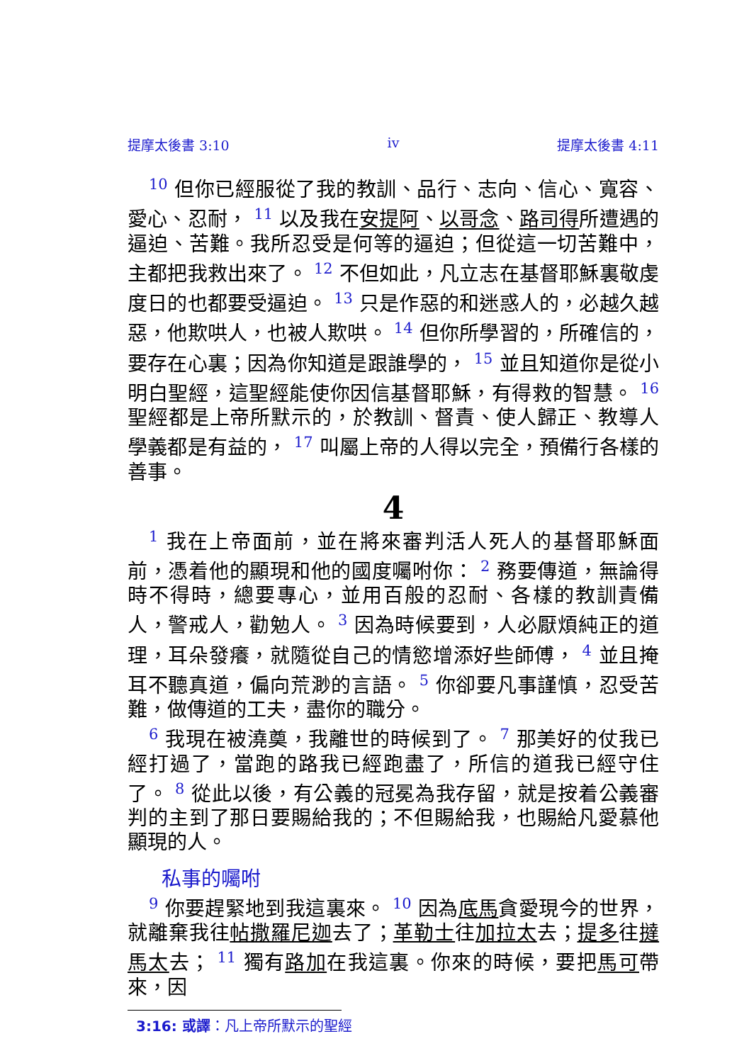提摩太後書 3:10 iv 提摩太後書 4:11
<sup>10</sup> 但你已經服從了我的教訓、品行、志向、信心、寬容、愛心、忍耐， <sup>11</sup> 以及我在安提阿、以哥念、路司得所遭遇的逼迫、苦難。我所忍受是何等的逼迫；但從這一切苦難中，主都把我救出來了。 <sup>12</sup> 不但如此，凡立志在基督耶穌裏敬虔度日的也都要受逼迫。 <sup>13</sup> 只是作惡的和迷惑人的，必越久越惡，他欺哄人，也被人欺哄。 <sup>14</sup> 但你所學習的，所確信的，要存在心裏；因為你知道是跟誰學的， <sup>15</sup> 並且知道你是從小明白聖經，這聖經能使你因信基督耶穌，有得救的智慧。 <sup>16</sup> 聖經都是上帝所默示的，於教訓、督責、使人歸正、教導人學義都是有益的， <sup>17</sup> 叫屬上帝的人得以完全，預備行各樣的善事。
4
<sup>1</sup> 我在上帝面前，並在將來審判活人死人的基督耶穌面前，憑着他的顯現和他的國度囑咐你： <sup>2</sup> 務要傳道，無論得時不得時，總要專心，並用百般的忍耐、各樣的教訓責備人，警戒人，勸勉人。 <sup>3</sup> 因為時候要到，人必厭煩純正的道理，耳朵發癢，就隨從自己的情慾增添好些師傅， <sup>4</sup> 並且掩耳不聽真道，偏向荒渺的言語。 <sup>5</sup> 你卻要凡事謹慎，忍受苦難，做傳道的工夫，盡你的職分。
<sup>6</sup> 我現在被澆奠，我離世的時候到了。 <sup>7</sup> 那美好的仗我已經打過了，當跑的路我已經跑盡了，所信的道我已經守住了。 <sup>8</sup> 從此以後，有公義的冠冕為我存留，就是按着公義審判的主到了那日要賜給我的；不但賜給我，也賜給凡愛慕他顯現的人。
私事的囑咐
<sup>9</sup> 你要趕緊地到我這裏來。 <sup>10</sup> 因為底馬貪愛現今的世界，就離棄我往帖撒羅尼迦去了；革勒士往加拉太去；提多往撻馬太去； <sup>11</sup> 獨有路加在我這裏。你來的時候，要把馬可帶來，因
3:16: 或譯：凡上帝所默示的聖經